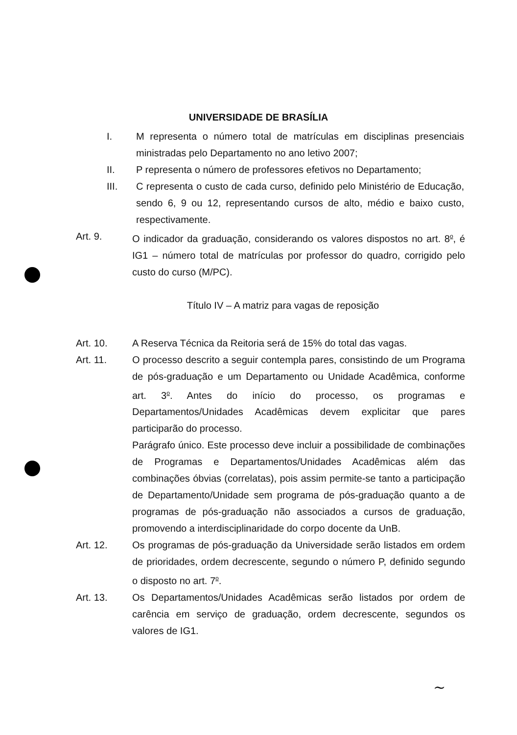UNIVERSIDADE DE BRASÍLIA
I. M representa o número total de matrículas em disciplinas presenciais ministradas pelo Departamento no ano letivo 2007;
II. P representa o número de professores efetivos no Departamento;
III. C representa o custo de cada curso, definido pelo Ministério de Educação, sendo 6, 9 ou 12, representando cursos de alto, médio e baixo custo, respectivamente.
Art. 9. O indicador da graduação, considerando os valores dispostos no art. 8<sup>o</sup>, é IG1 – número total de matrículas por professor do quadro, corrigido pelo custo do curso (M/PC).
Título IV – A matriz para vagas de reposição
Art. 10. A Reserva Técnica da Reitoria será de 15% do total das vagas.
Art. 11. O processo descrito a seguir contempla pares, consistindo de um Programa de pós-graduação e um Departamento ou Unidade Acadêmica, conforme art. 3<sup>o</sup>. Antes do início do processo, os programas e Departamentos/Unidades Acadêmicas devem explicitar que pares participarão do processo.
Parágrafo único. Este processo deve incluir a possibilidade de combinações de Programas e Departamentos/Unidades Acadêmicas além das combinações óbvias (correlatas), pois assim permite-se tanto a participação de Departamento/Unidade sem programa de pós-graduação quanto a de programas de pós-graduação não associados a cursos de graduação, promovendo a interdisciplinaridade do corpo docente da UnB.
Art. 12. Os programas de pós-graduação da Universidade serão listados em ordem de prioridades, ordem decrescente, segundo o número P, definido segundo o disposto no art. 7<sup>o</sup>.
Art. 13. Os Departamentos/Unidades Acadêmicas serão listados por ordem de carência em serviço de graduação, ordem decrescente, segundos os valores de IG1.
~